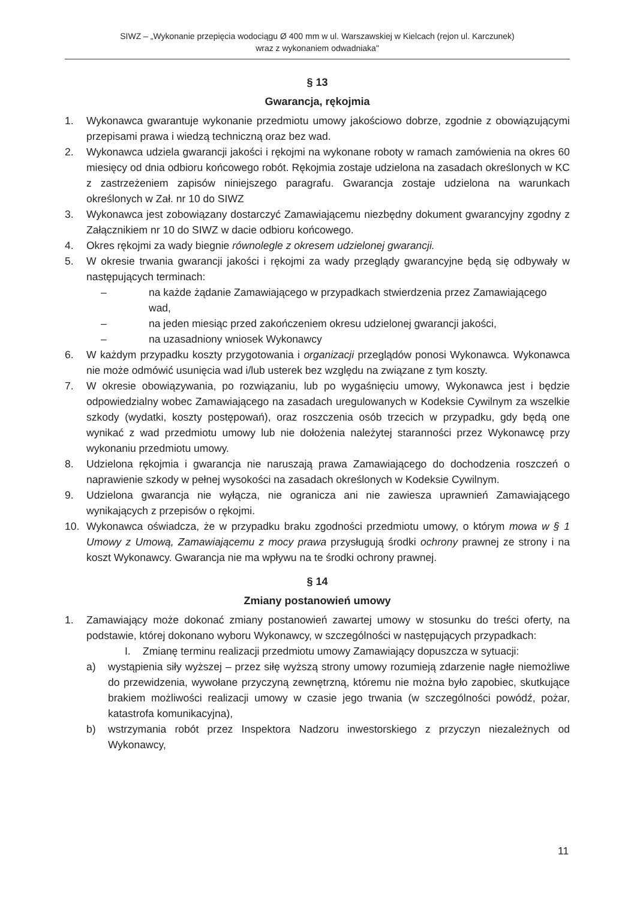SIWZ – „Wykonanie przepięcia wodociągu Ø 400 mm w ul. Warszawskiej w Kielcach (rejon ul. Karczunek)
wraz z wykonaniem odwadniaka"
§ 13
Gwarancja, rękojmia
1. Wykonawca gwarantuje wykonanie przedmiotu umowy jakościowo dobrze, zgodnie z obowiązującymi przepisami prawa i wiedzą techniczną oraz bez wad.
2. Wykonawca udziela gwarancji jakości i rękojmi na wykonane roboty w ramach zamówienia na okres 60 miesięcy od dnia odbioru końcowego robót. Rękojmia zostaje udzielona na zasadach określonych w KC z zastrzeżeniem zapisów niniejszego paragrafu. Gwarancja zostaje udzielona na warunkach określonych w Zał. nr 10 do SIWZ
3. Wykonawca jest zobowiązany dostarczyć Zamawiającemu niezbędny dokument gwarancyjny zgodny z Załącznikiem nr 10 do SIWZ w dacie odbioru końcowego.
4. Okres rękojmi za wady biegnie równolegle z okresem udzielonej gwarancji.
5. W okresie trwania gwarancji jakości i rękojmi za wady przeglądy gwarancyjne będą się odbywały w następujących terminach:
– na każde żądanie Zamawiającego w przypadkach stwierdzenia przez Zamawiającego wad,
– na jeden miesiąc przed zakończeniem okresu udzielonej gwarancji jakości,
– na uzasadniony wniosek Wykonawcy
6. W każdym przypadku koszty przygotowania i organizacji przeglądów ponosi Wykonawca. Wykonawca nie może odmówić usunięcia wad i/lub usterek bez względu na związane z tym koszty.
7. W okresie obowiązywania, po rozwiązaniu, lub po wygaśnięciu umowy, Wykonawca jest i będzie odpowiedzialny wobec Zamawiającego na zasadach uregulowanych w Kodeksie Cywilnym za wszelkie szkody (wydatki, koszty postępowań), oraz roszczenia osób trzecich w przypadku, gdy będą one wynikać z wad przedmiotu umowy lub nie dołożenia należytej staranności przez Wykonawcę przy wykonaniu przedmiotu umowy.
8. Udzielona rękojmia i gwarancja nie naruszają prawa Zamawiającego do dochodzenia roszczeń o naprawienie szkody w pełnej wysokości na zasadach określonych w Kodeksie Cywilnym.
9. Udzielona gwarancja nie wyłącza, nie ogranicza ani nie zawiesza uprawnień Zamawiającego wynikających z przepisów o rękojmi.
10. Wykonawca oświadcza, że w przypadku braku zgodności przedmiotu umowy, o którym mowa w § 1 Umowy z Umową, Zamawiającemu z mocy prawa przysługują środki ochrony prawnej ze strony i na koszt Wykonawcy. Gwarancja nie ma wpływu na te środki ochrony prawnej.
§ 14
Zmiany postanowień umowy
1. Zamawiający może dokonać zmiany postanowień zawartej umowy w stosunku do treści oferty, na podstawie, której dokonano wyboru Wykonawcy, w szczególności w następujących przypadkach:
I. Zmianę terminu realizacji przedmiotu umowy Zamawiający dopuszcza w sytuacji:
a) wystąpienia siły wyższej – przez siłę wyższą strony umowy rozumieją zdarzenie nagłe niemożliwe do przewidzenia, wywołane przyczyną zewnętrzną, któremu nie można było zapobiec, skutkujące brakiem możliwości realizacji umowy w czasie jego trwania (w szczególności powódź, pożar, katastrofa komunikacyjna),
b) wstrzymania robót przez Inspektora Nadzoru inwestorskiego z przyczyn niezależnych od Wykonawcy,
11